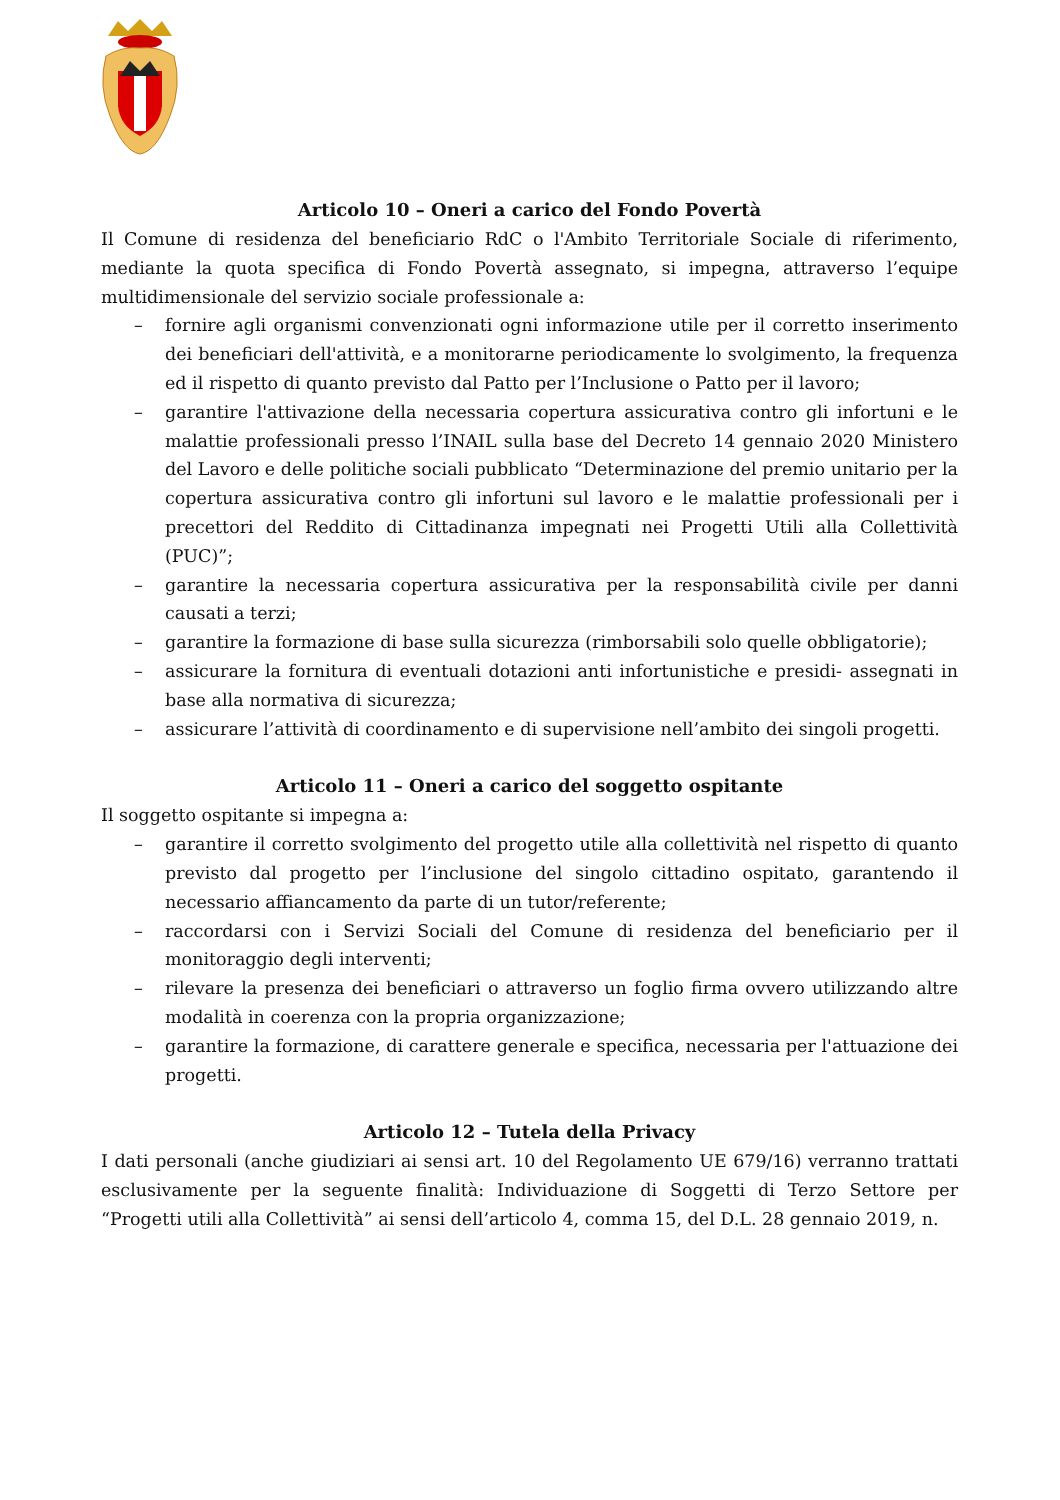Articolo 10 – Oneri a carico del Fondo Povertà
Il Comune di residenza del beneficiario RdC o l'Ambito Territoriale Sociale di riferimento, mediante la quota specifica di Fondo Povertà assegnato, si impegna, attraverso l’equipe multidimensionale del servizio sociale professionale a:
– fornire agli organismi convenzionati ogni informazione utile per il corretto inserimento dei beneficiari dell'attività, e a monitorarne periodicamente lo svolgimento, la frequenza ed il rispetto di quanto previsto dal Patto per l’Inclusione o Patto per il lavoro;
– garantire l'attivazione della necessaria copertura assicurativa contro gli infortuni e le malattie professionali presso l’INAIL sulla base del Decreto 14 gennaio 2020 Ministero del Lavoro e delle politiche sociali pubblicato “Determinazione del premio unitario per la copertura assicurativa contro gli infortuni sul lavoro e le malattie professionali per i precettori del Reddito di Cittadinanza impegnati nei Progetti Utili alla Collettività (PUC)”;
– garantire la necessaria copertura assicurativa per la responsabilità civile per danni causati a terzi;
– garantire la formazione di base sulla sicurezza (rimborsabili solo quelle obbligatorie);
– assicurare la fornitura di eventuali dotazioni anti infortunistiche e presidi- assegnati in base alla normativa di sicurezza;
– assicurare l’attività di coordinamento e di supervisione nell’ambito dei singoli progetti.
Articolo 11 – Oneri a carico del soggetto ospitante
Il soggetto ospitante si impegna a:
– garantire il corretto svolgimento del progetto utile alla collettività nel rispetto di quanto previsto dal progetto per l’inclusione del singolo cittadino ospitato, garantendo il necessario affiancamento da parte di un tutor/referente;
– raccordarsi con i Servizi Sociali del Comune di residenza del beneficiario per il monitoraggio degli interventi;
– rilevare la presenza dei beneficiari o attraverso un foglio firma ovvero utilizzando altre modalità in coerenza con la propria organizzazione;
– garantire la formazione, di carattere generale e specifica, necessaria per l'attuazione dei progetti.
Articolo 12 – Tutela della Privacy
I dati personali (anche giudiziari ai sensi art. 10 del Regolamento UE 679/16) verranno trattati esclusivamente per la seguente finalità: Individuazione di Soggetti di Terzo Settore per “Progetti utili alla Collettività” ai sensi dell’articolo 4, comma 15, del D.L. 28 gennaio 2019, n.